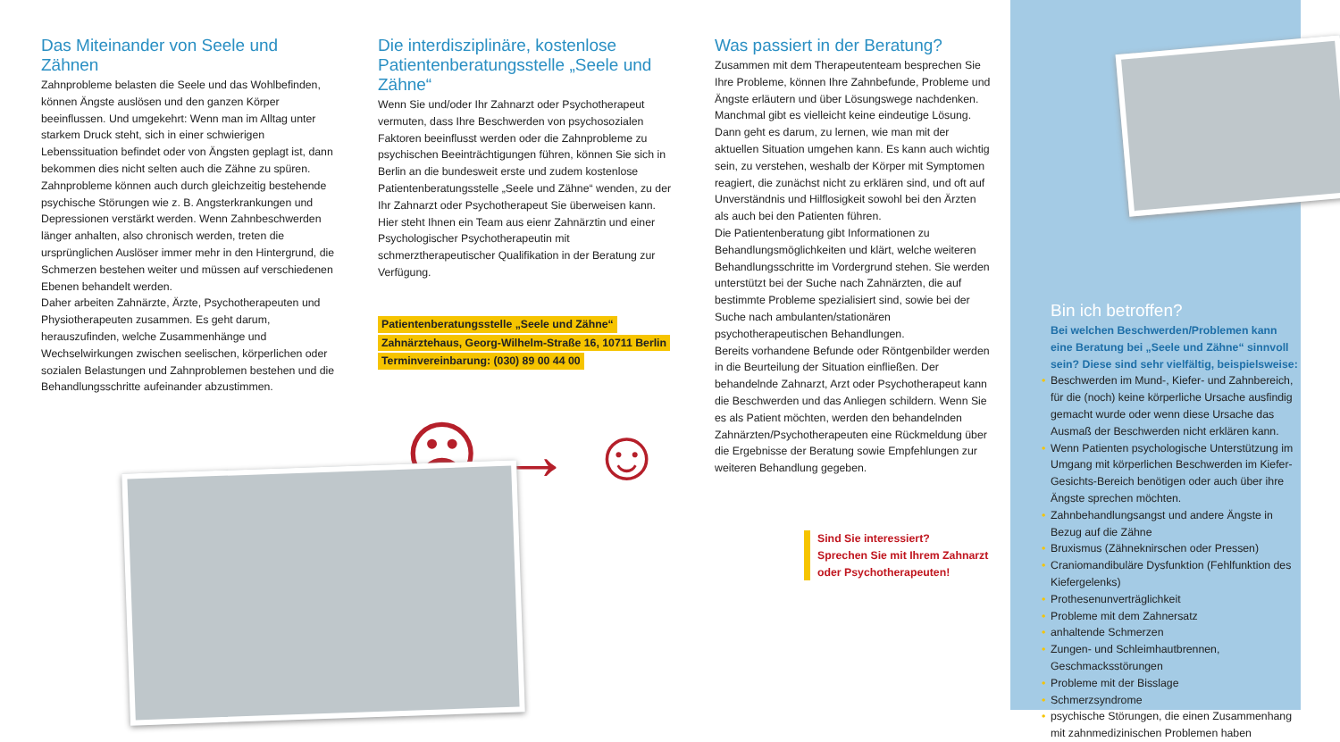Das Miteinander von Seele und Zähnen
Zahnprobleme belasten die Seele und das Wohlbefinden, können Ängste auslösen und den ganzen Körper beeinflussen. Und umgekehrt: Wenn man im Alltag unter starkem Druck steht, sich in einer schwierigen Lebenssituation befindet oder von Ängsten geplagt ist, dann bekommen dies nicht selten auch die Zähne zu spüren.
Zahnprobleme können auch durch gleichzeitig bestehende psychische Störungen wie z. B. Angsterkrankungen und Depressionen verstärkt werden. Wenn Zahnbeschwerden länger anhalten, also chronisch werden, treten die ursprünglichen Auslöser immer mehr in den Hintergrund, die Schmerzen bestehen weiter und müssen auf verschiedenen Ebenen behandelt werden.
Daher arbeiten Zahnärzte, Ärzte, Psychotherapeuten und Physiotherapeuten zusammen. Es geht darum, herauszufinden, welche Zusammenhänge und Wechselwirkungen zwischen seelischen, körperlichen oder sozialen Belastungen und Zahnproblemen bestehen und die Behandlungsschritte aufeinander abzustimmen.
Die interdisziplinäre, kostenlose Patientenberatungsstelle „Seele und Zähne“
Wenn Sie und/oder Ihr Zahnarzt oder Psychotherapeut vermuten, dass Ihre Beschwerden von psychosozialen Faktoren beeinflusst werden oder die Zahnprobleme zu psychischen Beeinträchtigungen führen, können Sie sich in Berlin an die bundesweit erste und zudem kostenlose Patientenberatungsstelle „Seele und Zähne“ wenden, zu der Ihr Zahnarzt oder Psychotherapeut Sie überweisen kann.
Hier steht Ihnen ein Team aus eienr Zahnärztin und einer Psychologischer Psychotherapeutin mit schmerztherapeutischer Qualifikation in der Beratung zur Verfügung.
Patientenberatungsstelle „Seele und Zähne“
Zahnärztehaus, Georg-Wilhelm-Straße 16, 10711 Berlin
Terminvereinbarung: (030) 89 00 44 00
☹ → ☺
Was passiert in der Beratung?
Zusammen mit dem Therapeutenteam besprechen Sie Ihre Probleme, können Ihre Zahnbefunde, Probleme und Ängste erläutern und über Lösungswege nachdenken. Manchmal gibt es vielleicht keine eindeutige Lösung. Dann geht es darum, zu lernen, wie man mit der aktuellen Situation umgehen kann. Es kann auch wichtig sein, zu verstehen, weshalb der Körper mit Symptomen reagiert, die zunächst nicht zu erklären sind, und oft auf Unverständnis und Hilflosigkeit sowohl bei den Ärzten als auch bei den Patienten führen.
Die Patientenberatung gibt Informationen zu Behandlungsmöglichkeiten und klärt, welche weiteren Behandlungsschritte im Vordergrund stehen. Sie werden unterstützt bei der Suche nach Zahnärzten, die auf bestimmte Probleme spezialisiert sind, sowie bei der Suche nach ambulanten/stationären psychotherapeutischen Behandlungen.
Bereits vorhandene Befunde oder Röntgenbilder werden in die Beurteilung der Situation einfließen. Der behandelnde Zahnarzt, Arzt oder Psychotherapeut kann die Beschwerden und das Anliegen schildern. Wenn Sie es als Patient möchten, werden den behandelnden Zahnärzten/Psychotherapeuten eine Rückmeldung über die Ergebnisse der Beratung sowie Empfehlungen zur weiteren Behandlung gegeben.
Sind Sie interessiert?
Sprechen Sie mit Ihrem Zahnarzt
oder Psychotherapeuten!
Bin ich betroffen?
Bei welchen Beschwerden/Problemen kann eine Beratung bei „Seele und Zähne“ sinnvoll sein? Diese sind sehr vielfältig, beispielsweise:
• Beschwerden im Mund-, Kiefer- und Zahnbereich, für die (noch) keine körperliche Ursache ausfindig gemacht wurde oder wenn diese Ursache das Ausmaß der Beschwerden nicht erklären kann.
• Wenn Patienten psychologische Unterstützung im Umgang mit körperlichen Beschwerden im Kiefer-Gesichts-Bereich benötigen oder auch über ihre Ängste sprechen möchten.
• Zahnbehandlungsangst und andere Ängste in Bezug auf die Zähne
• Bruxismus (Zähneknirschen oder Pressen)
• Craniomandibuläre Dysfunktion (Fehlfunktion des Kiefergelenks)
• Prothesenunverträglichkeit
• Probleme mit dem Zahnersatz
• anhaltende Schmerzen
• Zungen- und Schleimhautbrennen, Geschmacksstörungen
• Probleme mit der Bisslage
• Schmerzsyndrome
• psychische Störungen, die einen Zusammenhang mit zahnmedizinischen Problemen haben